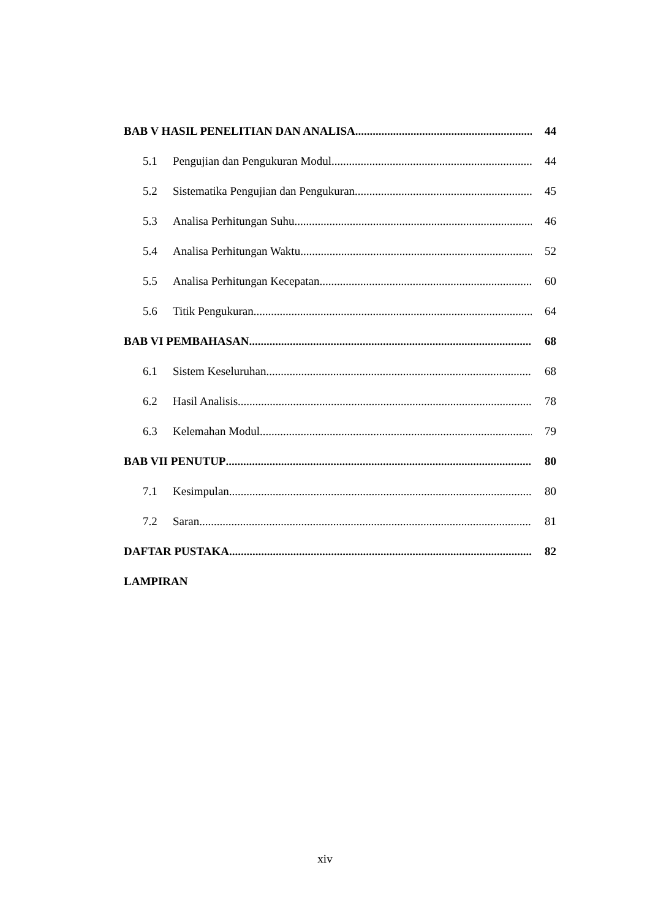BAB V HASIL PENELITIAN DAN ANALISA 44
5.1 Pengujian dan Pengukuran Modul 44
5.2 Sistematika Pengujian dan Pengukuran 45
5.3 Analisa Perhitungan Suhu 46
5.4 Analisa Perhitungan Waktu 52
5.5 Analisa Perhitungan Kecepatan 60
5.6 Titik Pengukuran 64
BAB VI PEMBAHASAN 68
6.1 Sistem Keseluruhan 68
6.2 Hasil Analisis 78
6.3 Kelemahan Modul 79
BAB VII PENUTUP 80
7.1 Kesimpulan 80
7.2 Saran 81
DAFTAR PUSTAKA 82
LAMPIRAN
xiv